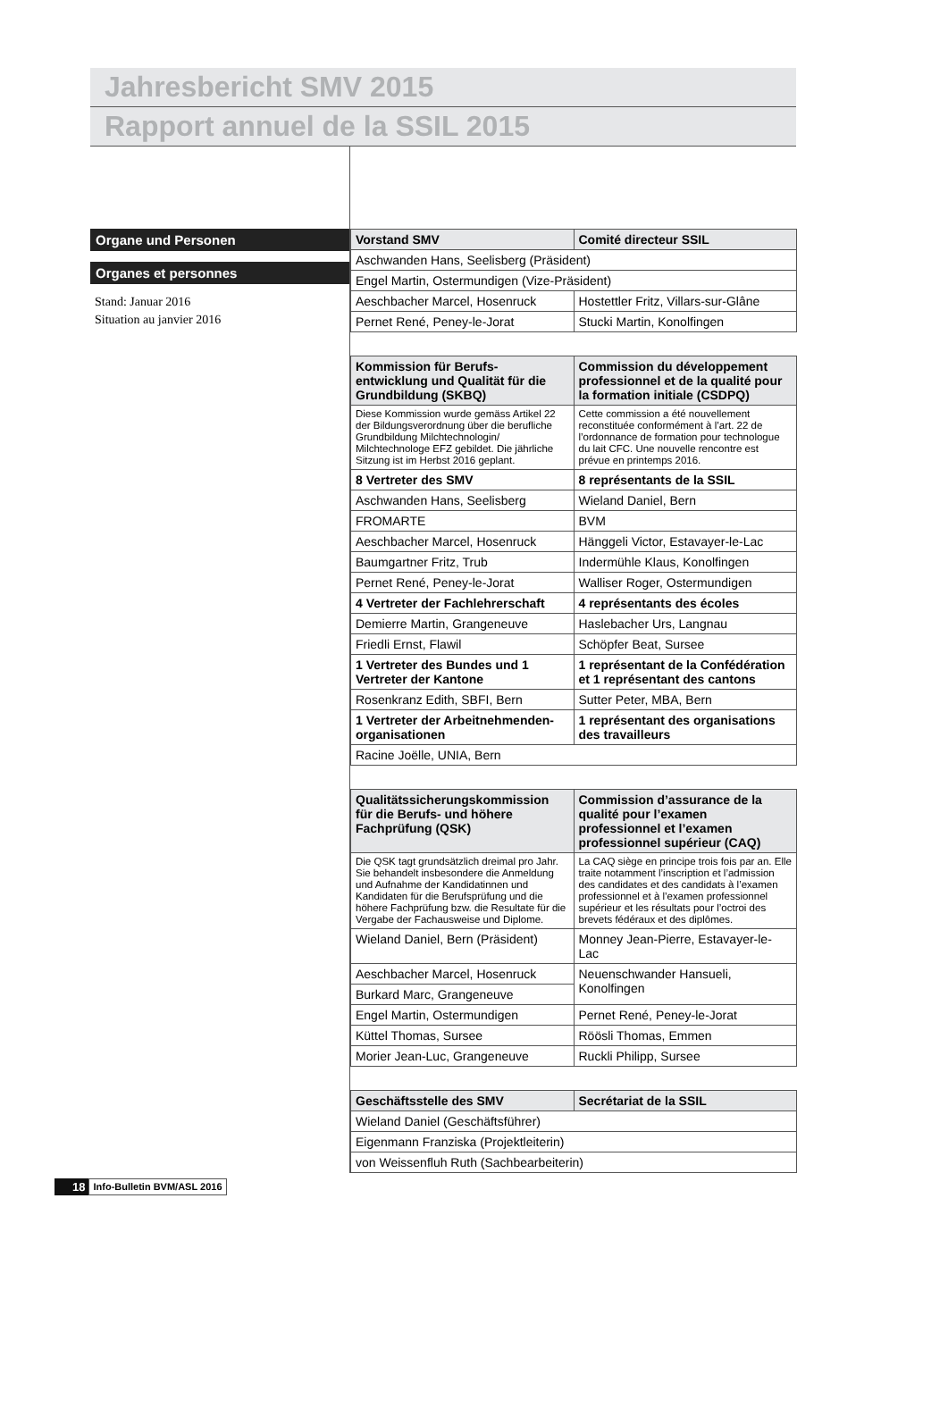Jahresbericht SMV 2015
Rapport annuel de la SSIL 2015
Organe und Personen
Organes et personnes
Stand: Januar 2016
Situation au janvier 2016
| Vorstand SMV | Comité directeur SSIL |
| --- | --- |
| Aschwanden Hans, Seelisberg (Präsident) | |
| Engel Martin, Ostermundigen (Vize-Präsident) | |
| Aeschbacher Marcel, Hosenruck | Hostettler Fritz, Villars-sur-Glâne |
| Pernet René, Peney-le-Jorat | Stucki Martin, Konolfingen |
| Kommission für Berufs-entwicklung und Qualität für die Grundbildung (SKBQ) | Commission du développement professionnel et de la qualité pour la formation initiale (CSDPQ) |
| Diese Kommission wurde gemäss Artikel 22 der Bildungsverordnung über die berufliche Grundbildung Milchtechnologin/ Milchtechnologe EFZ gebildet. Die jährliche Sitzung ist im Herbst 2016 geplant. | Cette commission a été nouvellement reconstituée conformément à l’art. 22 de l’ordonnance de formation pour technologue du lait CFC. Une nouvelle rencontre est prévue en printemps 2016. |
| 8 Vertreter des SMV | 8 représentants de la SSIL |
| Aschwanden Hans, Seelisberg | Wieland Daniel, Bern |
| FROMARTE | BVM |
| Aeschbacher Marcel, Hosenruck | Hänggeli Victor, Estavayer-le-Lac |
| Baumgartner Fritz, Trub | Indermühle Klaus, Konolfingen |
| Pernet René, Peney-le-Jorat | Walliser Roger, Ostermundigen |
| 4 Vertreter der Fachlehrerschaft | 4 représentants des écoles |
| Demierre Martin, Grangeneuve | Haslebacher Urs, Langnau |
| Friedli Ernst, Flawil | Schöpfer Beat, Sursee |
| 1 Vertreter des Bundes und 1 Vertreter der Kantone | 1 représentant de la Confédération et 1 représentant des cantons |
| Rosenkranz Edith, SBFI, Bern | Sutter Peter, MBA, Bern |
| 1 Vertreter der Arbeitnehmenden-organisationen | 1 représentant des organisations des travailleurs |
| Racine Joëlle, UNIA, Bern | |
| Qualitätssicherungskommission für die Berufs- und höhere Fachprüfung (QSK) | Commission d’assurance de la qualité pour l’examen professionnel et l’examen professionnel supérieur (CAQ) |
| Die QSK tagt grundsätzlich dreimal pro Jahr. Sie behandelt insbesondere die Anmeldung und Aufnahme der Kandidatinnen und Kandidaten für die Berufsprüfung und die höhere Fachprüfung bzw. die Resultate für die Vergabe der Fachausweise und Diplome. | La CAQ siège en principe trois fois par an. Elle traite notamment l’inscription et l’admission des candidates et des candidats à l’examen professionnel et à l’examen professionnel supérieur et les résultats pour l’octroi des brevets fédéraux et des diplômes. |
| Wieland Daniel, Bern (Präsident) | Monney Jean-Pierre, Estavayer-le-Lac |
| Aeschbacher Marcel, Hosenruck | Neuenschwander Hansueli, Konolfingen |
| Burkard Marc, Grangeneuve | |
| Engel Martin, Ostermundigen | Pernet René, Peney-le-Jorat |
| Küttel Thomas, Sursee | Röösli Thomas, Emmen |
| Morier Jean-Luc, Grangeneuve | Ruckli Philipp, Sursee |
| Geschäftsstelle des SMV | Secrétariat de la SSIL |
| Wieland Daniel (Geschäftsführer) | |
| Eigenmann Franziska (Projektleiterin) | |
| von Weissenfluh Ruth (Sachbearbeiterin) | |
18 Info-Bulletin BVM/ASL 2016